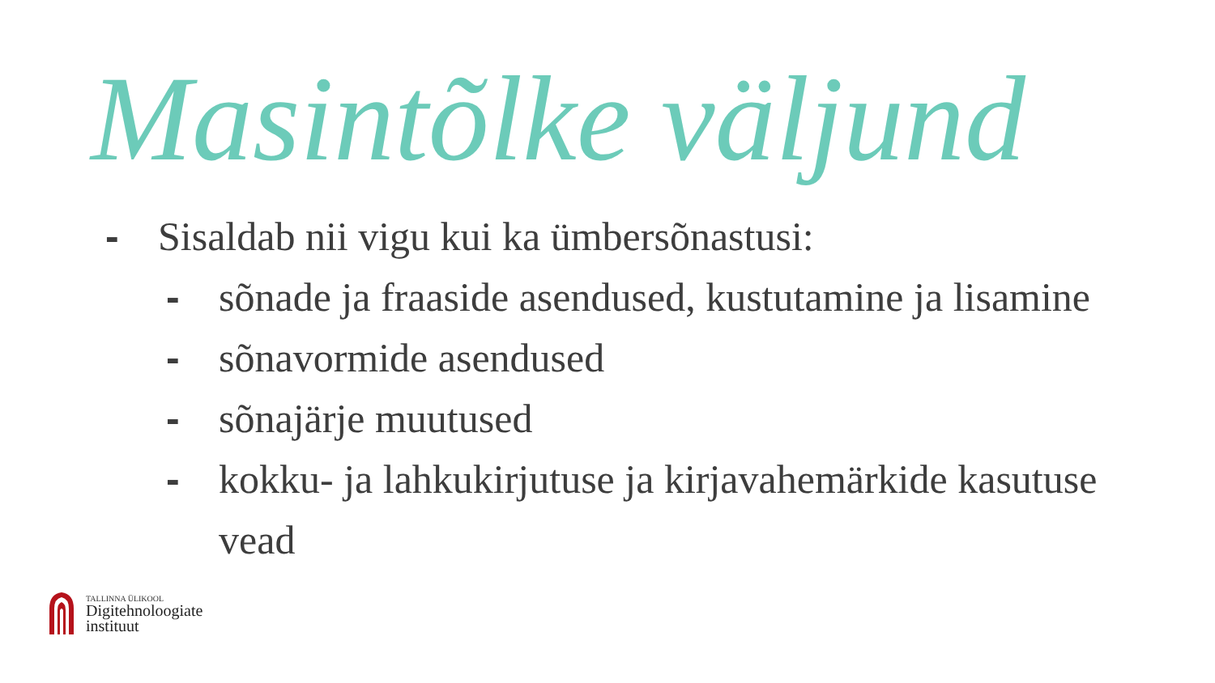Masintõlke väljund
- Sisaldab nii vigu kui ka ümbersõnastusi:
- sõnade ja fraaside asendused, kustutamine ja lisamine
- sõnavormide asendused
- sõnajärje muutused
- kokku- ja lahkukirjutuse ja kirjavahemärkide kasutuse vead
TALLINNA ÜLIKOOL
Digitehnoloogiate
instituut